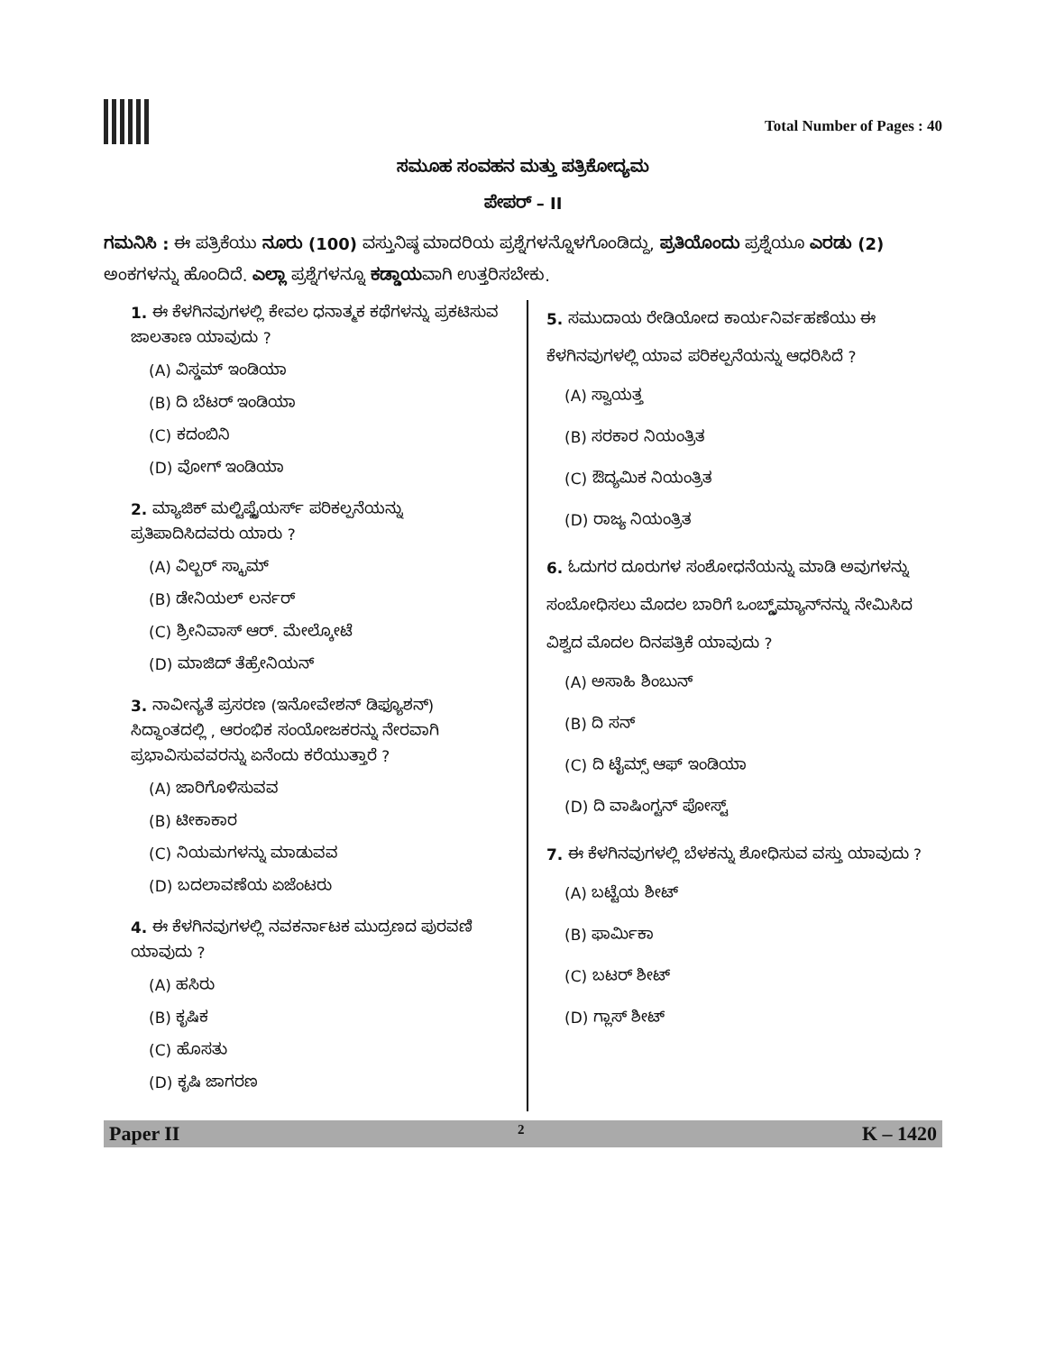Total Number of Pages : 40
ಸಮೂಹ ಸಂವಹನ ಮತ್ತು ಪತ್ರಿಕೋದ್ಯಮ
ಪೇಪರ್ – II
ಗಮನಿಸಿ : ಈ ಪತ್ರಿಕೆಯು ನೂರು (100) ವಸ್ತುನಿಷ್ಠ ಮಾದರಿಯ ಪ್ರಶ್ನೆಗಳನ್ನೊಳಗೊಂಡಿದ್ದು, ಪ್ರತಿಯೊಂದು ಪ್ರಶ್ನೆಯೂ ಎರಡು (2) ಅಂಕಗಳನ್ನು ಹೊಂದಿದೆ. ಎಲ್ಲಾ ಪ್ರಶ್ನೆಗಳನ್ನೂ ಕಡ್ಡಾಯವಾಗಿ ಉತ್ತರಿಸಬೇಕು.
1. ಈ ಕೆಳಗಿನವುಗಳಲ್ಲಿ ಕೇವಲ ಧನಾತ್ಮಕ ಕಥೆಗಳನ್ನು ಪ್ರಕಟಿಸುವ ಜಾಲತಾಣ ಯಾವುದು ?
(A) ವಿಸ್ಡಮ್ ಇಂಡಿಯಾ
(B) ದಿ ಬೆಟರ್ ಇಂಡಿಯಾ
(C) ಕದಂಬಿನಿ
(D) ವೋಗ್ ಇಂಡಿಯಾ
2. ಮ್ಯಾಜಿಕ್ ಮಲ್ಟಿಪ್ಲೈಯರ್ಸ್ ಪರಿಕಲ್ಪನೆಯನ್ನು ಪ್ರತಿಪಾದಿಸಿದವರು ಯಾರು ?
(A) ವಿಲ್ಬರ್ ಸ್ಕ್ರಾಮ್
(B) ಡೇನಿಯಲ್ ಲರ್ನರ್
(C) ಶ್ರೀನಿವಾಸ್ ಆರ್. ಮೇಲ್ಕೋಟೆ
(D) ಮಾಜಿದ್ ತೆಹ್ರೇನಿಯನ್
3. ನಾವೀನ್ಯತೆ ಪ್ರಸರಣ (ಇನೋವೇಶನ್ ಡಿಫ್ಯೂಶನ್) ಸಿದ್ಧಾಂತದಲ್ಲಿ , ಆರಂಭಿಕ ಸಂಯೋಜಕರನ್ನು ನೇರವಾಗಿ ಪ್ರಭಾವಿಸುವವರನ್ನು ಏನೆಂದು ಕರೆಯುತ್ತಾರೆ ?
(A) ಜಾರಿಗೊಳಿಸುವವ
(B) ಟೀಕಾಕಾರ
(C) ನಿಯಮಗಳನ್ನು ಮಾಡುವವ
(D) ಬದಲಾವಣೆಯ ಏಜೆಂಟರು
4. ಈ ಕೆಳಗಿನವುಗಳಲ್ಲಿ ನವಕರ್ನಾಟಕ ಮುದ್ರಣದ ಪುರವಣಿ ಯಾವುದು ?
(A) ಹಸಿರು
(B) ಕೃಷಿಕ
(C) ಹೊಸತು
(D) ಕೃಷಿ ಜಾಗರಣ
5. ಸಮುದಾಯ ರೇಡಿಯೋದ ಕಾರ್ಯನಿರ್ವಹಣೆಯು ಈ ಕೆಳಗಿನವುಗಳಲ್ಲಿ ಯಾವ ಪರಿಕಲ್ಪನೆಯನ್ನು ಆಧರಿಸಿದೆ ?
(A) ಸ್ವಾಯತ್ತ
(B) ಸರಕಾರ ನಿಯಂತ್ರಿತ
(C) ಔದ್ಯಮಿಕ ನಿಯಂತ್ರಿತ
(D) ರಾಜ್ಯ ನಿಯಂತ್ರಿತ
6. ಓದುಗರ ದೂರುಗಳ ಸಂಶೋಧನೆಯನ್ನು ಮಾಡಿ ಅವುಗಳನ್ನು ಸಂಬೋಧಿಸಲು ಮೊದಲ ಬಾರಿಗೆ ಒಂಬ್ಡ್ಸ್‌ಮ್ಯಾನ್‌ನನ್ನು ನೇಮಿಸಿದ ವಿಶ್ವದ ಮೊದಲ ದಿನಪತ್ರಿಕೆ ಯಾವುದು ?
(A) ಅಸಾಹಿ ಶಿಂಬುನ್
(B) ದಿ ಸನ್
(C) ದಿ ಟೈಮ್ಸ್ ಆಫ್ ಇಂಡಿಯಾ
(D) ದಿ ವಾಷಿಂಗ್ಟನ್ ಪೋಸ್ಟ್
7. ಈ ಕೆಳಗಿನವುಗಳಲ್ಲಿ ಬೆಳಕನ್ನು ಶೋಧಿಸುವ ವಸ್ತು ಯಾವುದು ?
(A) ಬಟ್ಟೆಯ ಶೀಟ್
(B) ಫಾರ್ಮಿಕಾ
(C) ಬಟರ್ ಶೀಟ್
(D) ಗ್ಲಾಸ್ ಶೀಟ್
Paper II 2 K – 1420